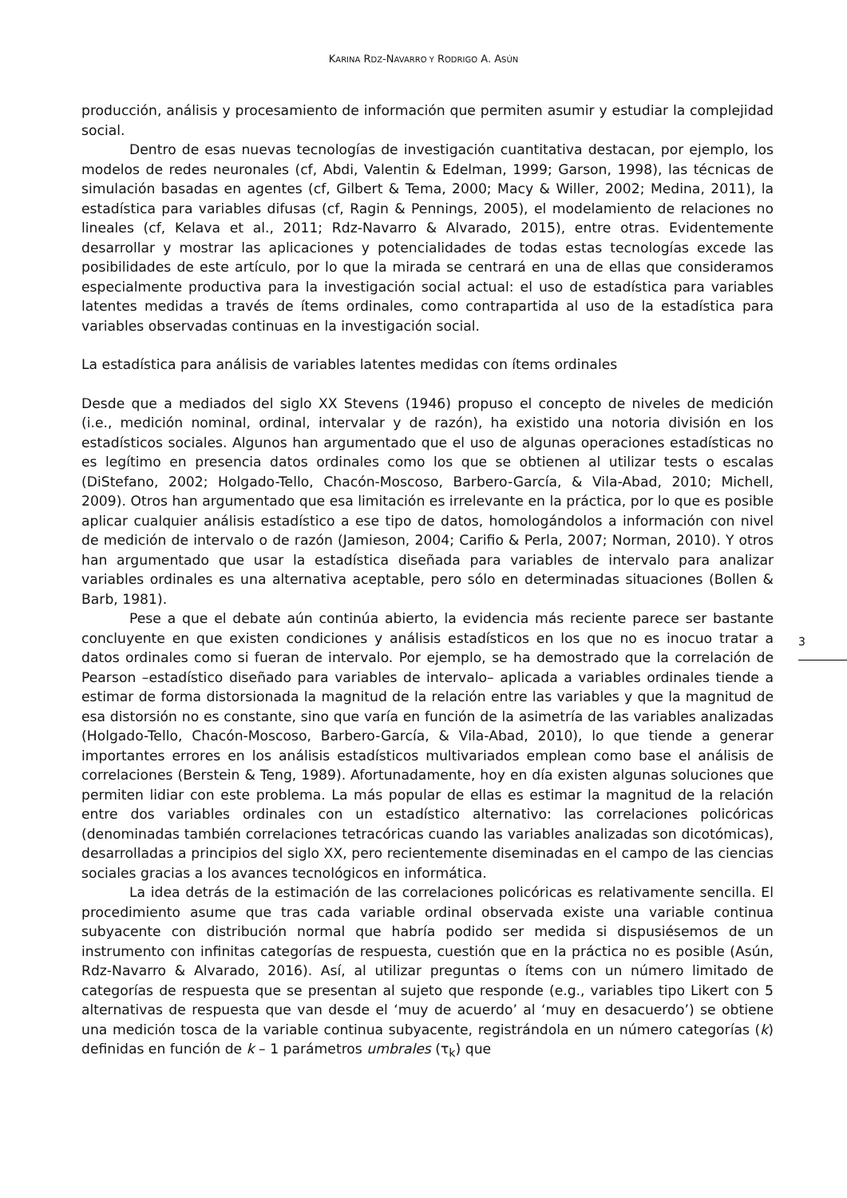KARINA RDZ-NAVARRO Y RODRIGO A. ASÚN
producción, análisis y procesamiento de información que permiten asumir y estudiar la complejidad social.
Dentro de esas nuevas tecnologías de investigación cuantitativa destacan, por ejemplo, los modelos de redes neuronales (cf, Abdi, Valentin & Edelman, 1999; Garson, 1998), las técnicas de simulación basadas en agentes (cf, Gilbert & Tema, 2000; Macy & Willer, 2002; Medina, 2011), la estadística para variables difusas (cf, Ragin & Pennings, 2005), el modelamiento de relaciones no lineales (cf, Kelava et al., 2011; Rdz-Navarro & Alvarado, 2015), entre otras. Evidentemente desarrollar y mostrar las aplicaciones y potencialidades de todas estas tecnologías excede las posibilidades de este artículo, por lo que la mirada se centrará en una de ellas que consideramos especialmente productiva para la investigación social actual: el uso de estadística para variables latentes medidas a través de ítems ordinales, como contrapartida al uso de la estadística para variables observadas continuas en la investigación social.
La estadística para análisis de variables latentes medidas con ítems ordinales
Desde que a mediados del siglo XX Stevens (1946) propuso el concepto de niveles de medición (i.e., medición nominal, ordinal, intervalar y de razón), ha existido una notoria división en los estadísticos sociales. Algunos han argumentado que el uso de algunas operaciones estadísticas no es legítimo en presencia datos ordinales como los que se obtienen al utilizar tests o escalas (DiStefano, 2002; Holgado-Tello, Chacón-Moscoso, Barbero-García, & Vila-Abad, 2010; Michell, 2009). Otros han argumentado que esa limitación es irrelevante en la práctica, por lo que es posible aplicar cualquier análisis estadístico a ese tipo de datos, homologándolos a información con nivel de medición de intervalo o de razón (Jamieson, 2004; Carifio & Perla, 2007; Norman, 2010). Y otros han argumentado que usar la estadística diseñada para variables de intervalo para analizar variables ordinales es una alternativa aceptable, pero sólo en determinadas situaciones (Bollen & Barb, 1981).
Pese a que el debate aún continúa abierto, la evidencia más reciente parece ser bastante concluyente en que existen condiciones y análisis estadísticos en los que no es inocuo tratar a datos ordinales como si fueran de intervalo. Por ejemplo, se ha demostrado que la correlación de Pearson –estadístico diseñado para variables de intervalo– aplicada a variables ordinales tiende a estimar de forma distorsionada la magnitud de la relación entre las variables y que la magnitud de esa distorsión no es constante, sino que varía en función de la asimetría de las variables analizadas (Holgado-Tello, Chacón-Moscoso, Barbero-García, & Vila-Abad, 2010), lo que tiende a generar importantes errores en los análisis estadísticos multivariados emplean como base el análisis de correlaciones (Berstein & Teng, 1989). Afortunadamente, hoy en día existen algunas soluciones que permiten lidiar con este problema. La más popular de ellas es estimar la magnitud de la relación entre dos variables ordinales con un estadístico alternativo: las correlaciones policóricas (denominadas también correlaciones tetracóricas cuando las variables analizadas son dicotómicas), desarrolladas a principios del siglo XX, pero recientemente diseminadas en el campo de las ciencias sociales gracias a los avances tecnológicos en informática.
La idea detrás de la estimación de las correlaciones policóricas es relativamente sencilla. El procedimiento asume que tras cada variable ordinal observada existe una variable continua subyacente con distribución normal que habría podido ser medida si dispusiésemos de un instrumento con infinitas categorías de respuesta, cuestión que en la práctica no es posible (Asún, Rdz-Navarro & Alvarado, 2016). Así, al utilizar preguntas o ítems con un número limitado de categorías de respuesta que se presentan al sujeto que responde (e.g., variables tipo Likert con 5 alternativas de respuesta que van desde el ‘muy de acuerdo’ al ‘muy en desacuerdo’) se obtiene una medición tosca de la variable continua subyacente, registrándola en un número categorías (k) definidas en función de k – 1 parámetros umbrales (τ<sub>k</sub>) que
3